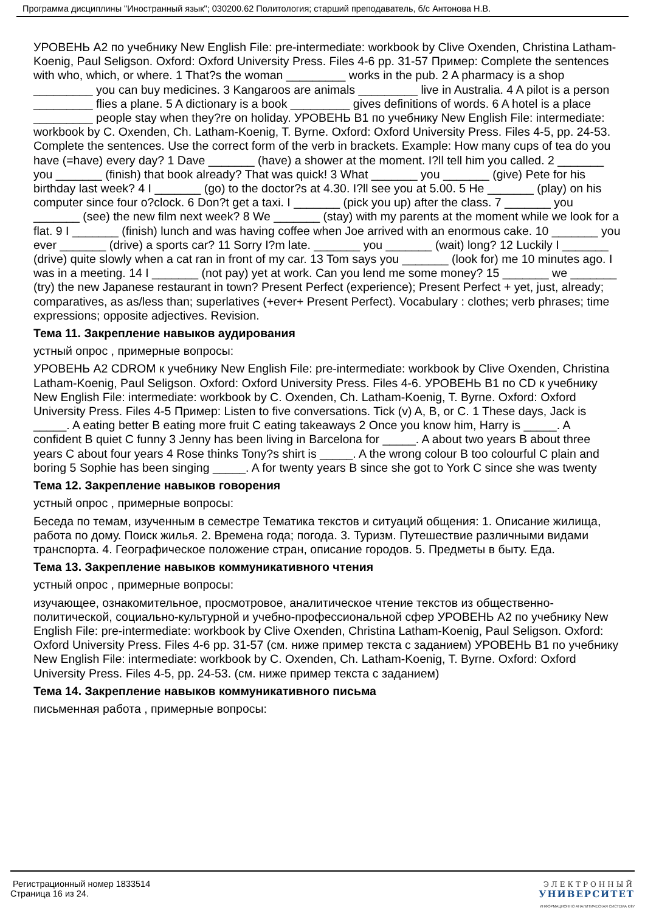Программа дисциплины "Иностранный язык"; 030200.62 Политология; старший преподаватель, б/с Антонова Н.В.
УРОВЕНЬ A2 по учебнику New English File: pre-intermediate: workbook by Clive Oxenden, Christina Latham-Koenig, Paul Seligson. Oxford: Oxford University Press. Files 4-6 pp. 31-57 Пример: Complete the sentences with who, which, or where. 1 That?s the woman _________ works in the pub. 2 A pharmacy is a shop _________ you can buy medicines. 3 Kangaroos are animals _________ live in Australia. 4 A pilot is a person _________ flies a plane. 5 A dictionary is a book _________ gives definitions of words. 6 A hotel is a place _________ people stay when they?re on holiday. УРОВЕНЬ B1 по учебнику New English File: intermediate: workbook by C. Oxenden, Ch. Latham-Koenig, T. Byrne. Oxford: Oxford University Press. Files 4-5, pp. 24-53. Complete the sentences. Use the correct form of the verb in brackets. Example: How many cups of tea do you have (=have) every day? 1 Dave _______ (have) a shower at the moment. I?ll tell him you called. 2 _______ you _______ (finish) that book already? That was quick! 3 What _______ you _______ (give) Pete for his birthday last week? 4 I _______ (go) to the doctor?s at 4.30. I?ll see you at 5.00. 5 He _______ (play) on his computer since four o?clock. 6 Don?t get a taxi. I _______ (pick you up) after the class. 7 _______ you _______ (see) the new film next week? 8 We _______ (stay) with my parents at the moment while we look for a flat. 9 I _______ (finish) lunch and was having coffee when Joe arrived with an enormous cake. 10 _______ you ever _______ (drive) a sports car? 11 Sorry I?m late. _______ you _______ (wait) long? 12 Luckily I _______ (drive) quite slowly when a cat ran in front of my car. 13 Tom says you _______ (look for) me 10 minutes ago. I was in a meeting. 14 I _______ (not pay) yet at work. Can you lend me some money? 15 _______ we _______ (try) the new Japanese restaurant in town? Present Perfect (experience); Present Perfect + yet, just, already; comparatives, as as/less than; superlatives (+ever+ Present Perfect). Vocabulary : clothes; verb phrases; time expressions; opposite adjectives. Revision.
Тема 11. Закрепление навыков аудирования
устный опрос , примерные вопросы:
УРОВЕНЬ A2 CDROM к учебнику New English File: pre-intermediate: workbook by Clive Oxenden, Christina Latham-Koenig, Paul Seligson. Oxford: Oxford University Press. Files 4-6. УРОВЕНЬ B1 по CD к учебнику New English File: intermediate: workbook by C. Oxenden, Ch. Latham-Koenig, T. Byrne. Oxford: Oxford University Press. Files 4-5 Пример: Listen to five conversations. Tick (v) A, B, or C. 1 These days, Jack is _____. A eating better B eating more fruit C eating takeaways 2 Once you know him, Harry is _____. A confident B quiet C funny 3 Jenny has been living in Barcelona for _____. A about two years B about three years C about four years 4 Rose thinks Tony?s shirt is _____. A the wrong colour B too colourful C plain and boring 5 Sophie has been singing _____. A for twenty years B since she got to York C since she was twenty
Тема 12. Закрепление навыков говорения
устный опрос , примерные вопросы:
Беседа по темам, изученным в семестре Тематика текстов и ситуаций общения: 1. Описание жилища, работа по дому. Поиск жилья. 2. Времена года; погода. 3. Туризм. Путешествие различными видами транспорта. 4. Географическое положение стран, описание городов. 5. Предметы в быту. Еда.
Тема 13. Закрепление навыков коммуникативного чтения
устный опрос , примерные вопросы:
изучающее, ознакомительное, просмотровое, аналитическое чтение текстов из общественно-политической, социально-культурной и учебно-профессиональной сфер УРОВЕНЬ A2 по учебнику New English File: pre-intermediate: workbook by Clive Oxenden, Christina Latham-Koenig, Paul Seligson. Oxford: Oxford University Press. Files 4-6 pp. 31-57 (см. ниже пример текста с заданием) УРОВЕНЬ B1 по учебнику New English File: intermediate: workbook by C. Oxenden, Ch. Latham-Koenig, T. Byrne. Oxford: Oxford University Press. Files 4-5, pp. 24-53. (см. ниже пример текста с заданием)
Тема 14. Закрепление навыков коммуникативного письма
письменная работа , примерные вопросы:
Регистрационный номер 1833514
Страница 16 из 24.
ЭЛЕКТРОННЫЙ
УНИВЕРСИТЕТ
ИНФОРМАЦИОННО АНАЛИТИЧЕСКАЯ СИСТЕМА КФУ